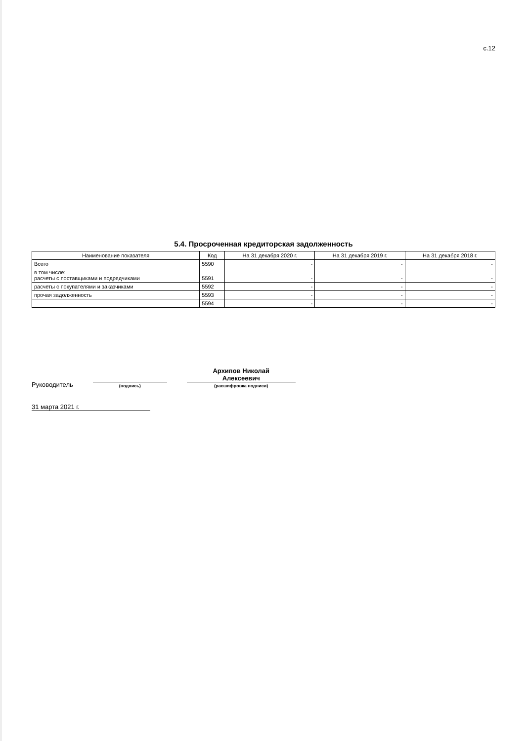с.12
5.4. Просроченная кредиторская задолженность
| Наименование показателя | Код | На 31 декабря 2020 г. | На 31 декабря 2019 г. | На 31 декабря 2018 г. |
| --- | --- | --- | --- | --- |
| Всего | 5590 | - | - | - |
| в том числе: расчеты с поставщиками и подрядчиками | 5591 | - | - | - |
| расчеты с покупателями и заказчиками | 5592 | - | - | - |
| прочая задолженность | 5593 | - | - | - |
| | 5594 | - | - | - |
Руководитель
(подпись)
Архипов Николай
Алексеевич
(расшифровка подписи)
31 марта 2021 г.